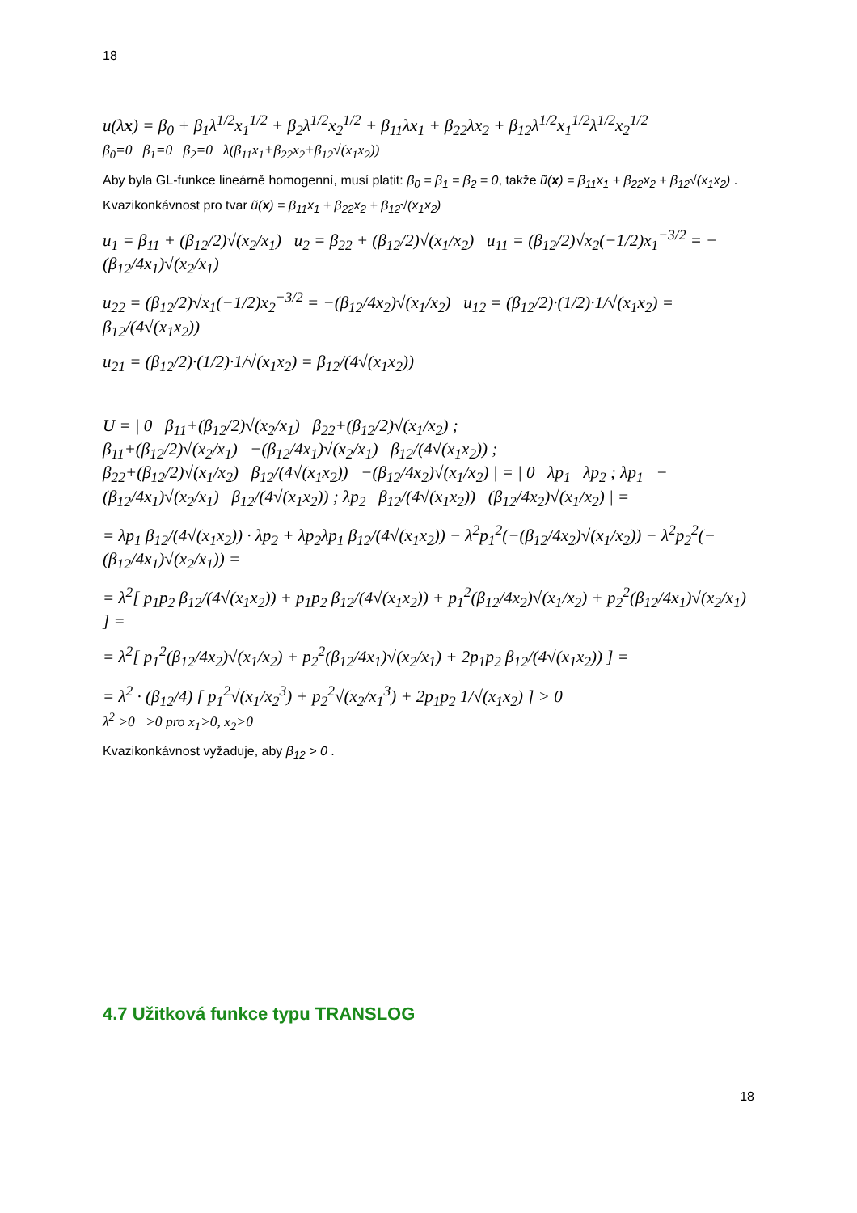18
u(λx) = β<sub>0</sub> + β<sub>1</sub>λ<sup>1/2</sup>x<sub>1</sub><sup>1/2</sup> + β<sub>2</sub>λ<sup>1/2</sup>x<sub>2</sub><sup>1/2</sup> + β<sub>11</sub>λx<sub>1</sub> + β<sub>22</sub>λx<sub>2</sub> + β<sub>12</sub>λ<sup>1/2</sup>x<sub>1</sub><sup>1/2</sup>λ<sup>1/2</sup>x<sub>2</sub><sup>1/2</sup>
β<sub>0</sub>=0 β<sub>1</sub>=0 β<sub>2</sub>=0 λ(β<sub>11</sub>x<sub>1</sub>+β<sub>22</sub>x<sub>2</sub>+β<sub>12</sub>√(x<sub>1</sub>x<sub>2</sub>))
Aby byla GL-funkce lineárně homogenní, musí platit: β<sub>0</sub> = β<sub>1</sub> = β<sub>2</sub> = 0, takže ũ(x) = β<sub>11</sub>x<sub>1</sub> + β<sub>22</sub>x<sub>2</sub> + β<sub>12</sub>√(x<sub>1</sub>x<sub>2</sub>) .
Kvazikonkávnost pro tvar ũ(x) = β<sub>11</sub>x<sub>1</sub> + β<sub>22</sub>x<sub>2</sub> + β<sub>12</sub>√(x<sub>1</sub>x<sub>2</sub>)
u<sub>1</sub> = β<sub>11</sub> + (β<sub>12</sub>/2)√(x<sub>2</sub>/x<sub>1</sub>) u<sub>2</sub> = β<sub>22</sub> + (β<sub>12</sub>/2)√(x<sub>1</sub>/x<sub>2</sub>) u<sub>11</sub> = (β<sub>12</sub>/2)√x<sub>2</sub>(−1/2)x<sub>1</sub><sup>−3/2</sup> = −(β<sub>12</sub>/4x<sub>1</sub>)√(x<sub>2</sub>/x<sub>1</sub>)
u<sub>22</sub> = (β<sub>12</sub>/2)√x<sub>1</sub>(−1/2)x<sub>2</sub><sup>−3/2</sup> = −(β<sub>12</sub>/4x<sub>2</sub>)√(x<sub>1</sub>/x<sub>2</sub>) u<sub>12</sub> = (β<sub>12</sub>/2)·(1/2)·1/√(x<sub>1</sub>x<sub>2</sub>) = β<sub>12</sub>/(4√(x<sub>1</sub>x<sub>2</sub>))
u<sub>21</sub> = (β<sub>12</sub>/2)·(1/2)·1/√(x<sub>1</sub>x<sub>2</sub>) = β<sub>12</sub>/(4√(x<sub>1</sub>x<sub>2</sub>))
U = | 0 β<sub>11</sub>+(β<sub>12</sub>/2)√(x<sub>2</sub>/x<sub>1</sub>) β<sub>22</sub>+(β<sub>12</sub>/2)√(x<sub>1</sub>/x<sub>2</sub>) ;
β<sub>11</sub>+(β<sub>12</sub>/2)√(x<sub>2</sub>/x<sub>1</sub>) −(β<sub>12</sub>/4x<sub>1</sub>)√(x<sub>2</sub>/x<sub>1</sub>) β<sub>12</sub>/(4√(x<sub>1</sub>x<sub>2</sub>)) ;
β<sub>22</sub>+(β<sub>12</sub>/2)√(x<sub>1</sub>/x<sub>2</sub>) β<sub>12</sub>/(4√(x<sub>1</sub>x<sub>2</sub>)) −(β<sub>12</sub>/4x<sub>2</sub>)√(x<sub>1</sub>/x<sub>2</sub>) | = | 0 λp<sub>1</sub> λp<sub>2</sub> ; λp<sub>1</sub> −(β<sub>12</sub>/4x<sub>1</sub>)√(x<sub>2</sub>/x<sub>1</sub>) β<sub>12</sub>/(4√(x<sub>1</sub>x<sub>2</sub>)) ; λp<sub>2</sub> β<sub>12</sub>/(4√(x<sub>1</sub>x<sub>2</sub>)) (β<sub>12</sub>/4x<sub>2</sub>)√(x<sub>1</sub>/x<sub>2</sub>) | =
= λp<sub>1</sub> β<sub>12</sub>/(4√(x<sub>1</sub>x<sub>2</sub>)) · λp<sub>2</sub> + λp<sub>2</sub>λp<sub>1</sub> β<sub>12</sub>/(4√(x<sub>1</sub>x<sub>2</sub>)) − λ<sup>2</sup>p<sub>1</sub><sup>2</sup>(−(β<sub>12</sub>/4x<sub>2</sub>)√(x<sub>1</sub>/x<sub>2</sub>)) − λ<sup>2</sup>p<sub>2</sub><sup>2</sup>(−(β<sub>12</sub>/4x<sub>1</sub>)√(x<sub>2</sub>/x<sub>1</sub>)) =
= λ<sup>2</sup>[ p<sub>1</sub>p<sub>2</sub> β<sub>12</sub>/(4√(x<sub>1</sub>x<sub>2</sub>)) + p<sub>1</sub>p<sub>2</sub> β<sub>12</sub>/(4√(x<sub>1</sub>x<sub>2</sub>)) + p<sub>1</sub><sup>2</sup>(β<sub>12</sub>/4x<sub>2</sub>)√(x<sub>1</sub>/x<sub>2</sub>) + p<sub>2</sub><sup>2</sup>(β<sub>12</sub>/4x<sub>1</sub>)√(x<sub>2</sub>/x<sub>1</sub>) ] =
= λ<sup>2</sup>[ p<sub>1</sub><sup>2</sup>(β<sub>12</sub>/4x<sub>2</sub>)√(x<sub>1</sub>/x<sub>2</sub>) + p<sub>2</sub><sup>2</sup>(β<sub>12</sub>/4x<sub>1</sub>)√(x<sub>2</sub>/x<sub>1</sub>) + 2p<sub>1</sub>p<sub>2</sub> β<sub>12</sub>/(4√(x<sub>1</sub>x<sub>2</sub>)) ] =
= λ<sup>2</sup> · (β<sub>12</sub>/4) [ p<sub>1</sub><sup>2</sup>√(x<sub>1</sub>/x<sub>2</sub><sup>3</sup>) + p<sub>2</sub><sup>2</sup>√(x<sub>2</sub>/x<sub>1</sub><sup>3</sup>) + 2p<sub>1</sub>p<sub>2</sub> 1/√(x<sub>1</sub>x<sub>2</sub>) ] > 0
λ<sup>2</sup> >0 >0 pro x<sub>1</sub>>0, x<sub>2</sub>>0
Kvazikonkávnost vyžaduje, aby β<sub>12</sub> > 0 .
4.7 Užitková funkce typu TRANSLOG
18